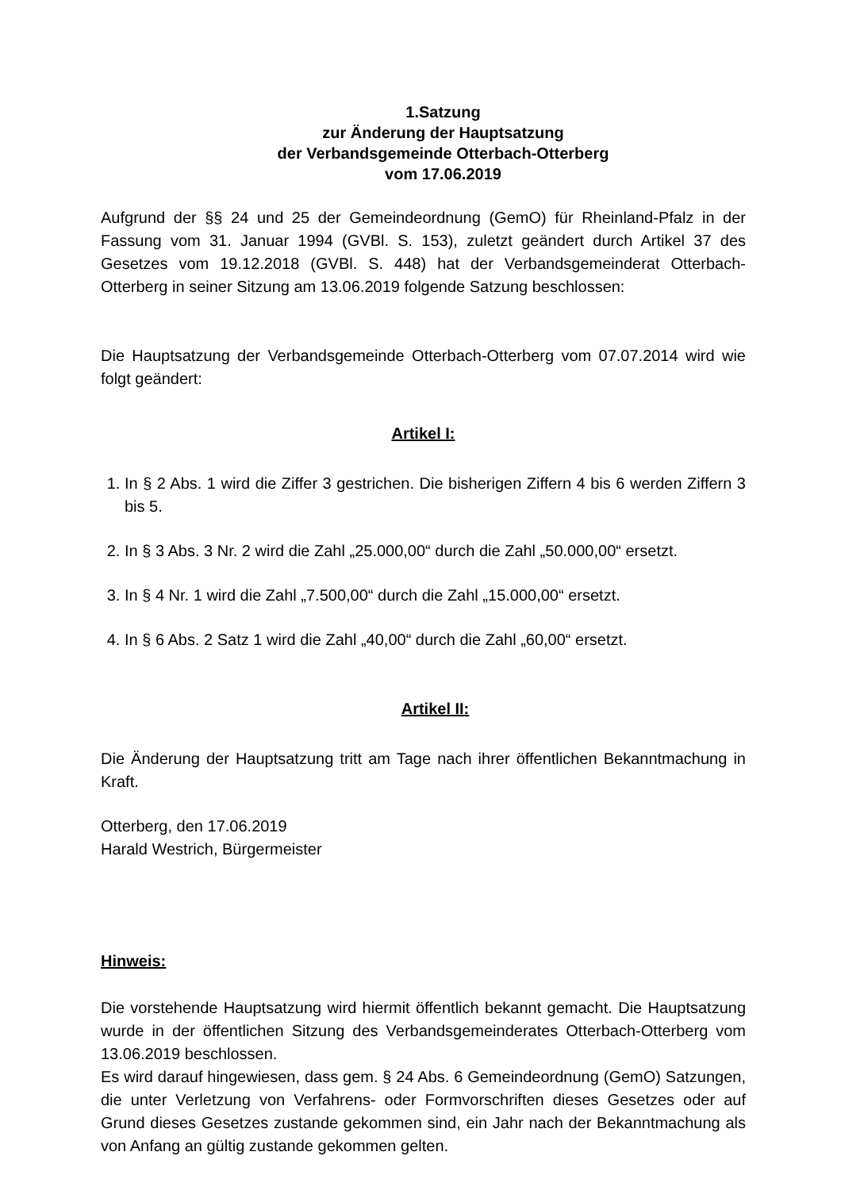1.Satzung
zur Änderung der Hauptsatzung
der Verbandsgemeinde Otterbach-Otterberg
vom 17.06.2019
Aufgrund der §§ 24 und 25 der Gemeindeordnung (GemO) für Rheinland-Pfalz in der Fassung vom 31. Januar 1994 (GVBl. S. 153), zuletzt geändert durch Artikel 37 des Gesetzes vom 19.12.2018 (GVBl. S. 448) hat der Verbandsgemeinderat Otterbach-Otterberg in seiner Sitzung am 13.06.2019 folgende Satzung beschlossen:
Die Hauptsatzung der Verbandsgemeinde Otterbach-Otterberg vom 07.07.2014 wird wie folgt geändert:
Artikel I:
1. In § 2 Abs. 1 wird die Ziffer 3 gestrichen. Die bisherigen Ziffern 4 bis 6 werden Ziffern 3 bis 5.
2. In § 3 Abs. 3 Nr. 2 wird die Zahl „25.000,00“ durch die Zahl „50.000,00“ ersetzt.
3. In § 4 Nr. 1 wird die Zahl „7.500,00“ durch die Zahl „15.000,00“ ersetzt.
4. In § 6 Abs. 2 Satz 1 wird die Zahl „40,00“ durch die Zahl „60,00“ ersetzt.
Artikel II:
Die Änderung der Hauptsatzung tritt am Tage nach ihrer öffentlichen Bekanntmachung in Kraft.
Otterberg, den 17.06.2019
Harald Westrich, Bürgermeister
Hinweis:
Die vorstehende Hauptsatzung wird hiermit öffentlich bekannt gemacht. Die Hauptsatzung wurde in der öffentlichen Sitzung des Verbandsgemeinderates Otterbach-Otterberg vom 13.06.2019 beschlossen.
Es wird darauf hingewiesen, dass gem. § 24 Abs. 6 Gemeindeordnung (GemO) Satzungen, die unter Verletzung von Verfahrens- oder Formvorschriften dieses Gesetzes oder auf Grund dieses Gesetzes zustande gekommen sind, ein Jahr nach der Bekanntmachung als von Anfang an gültig zustande gekommen gelten.